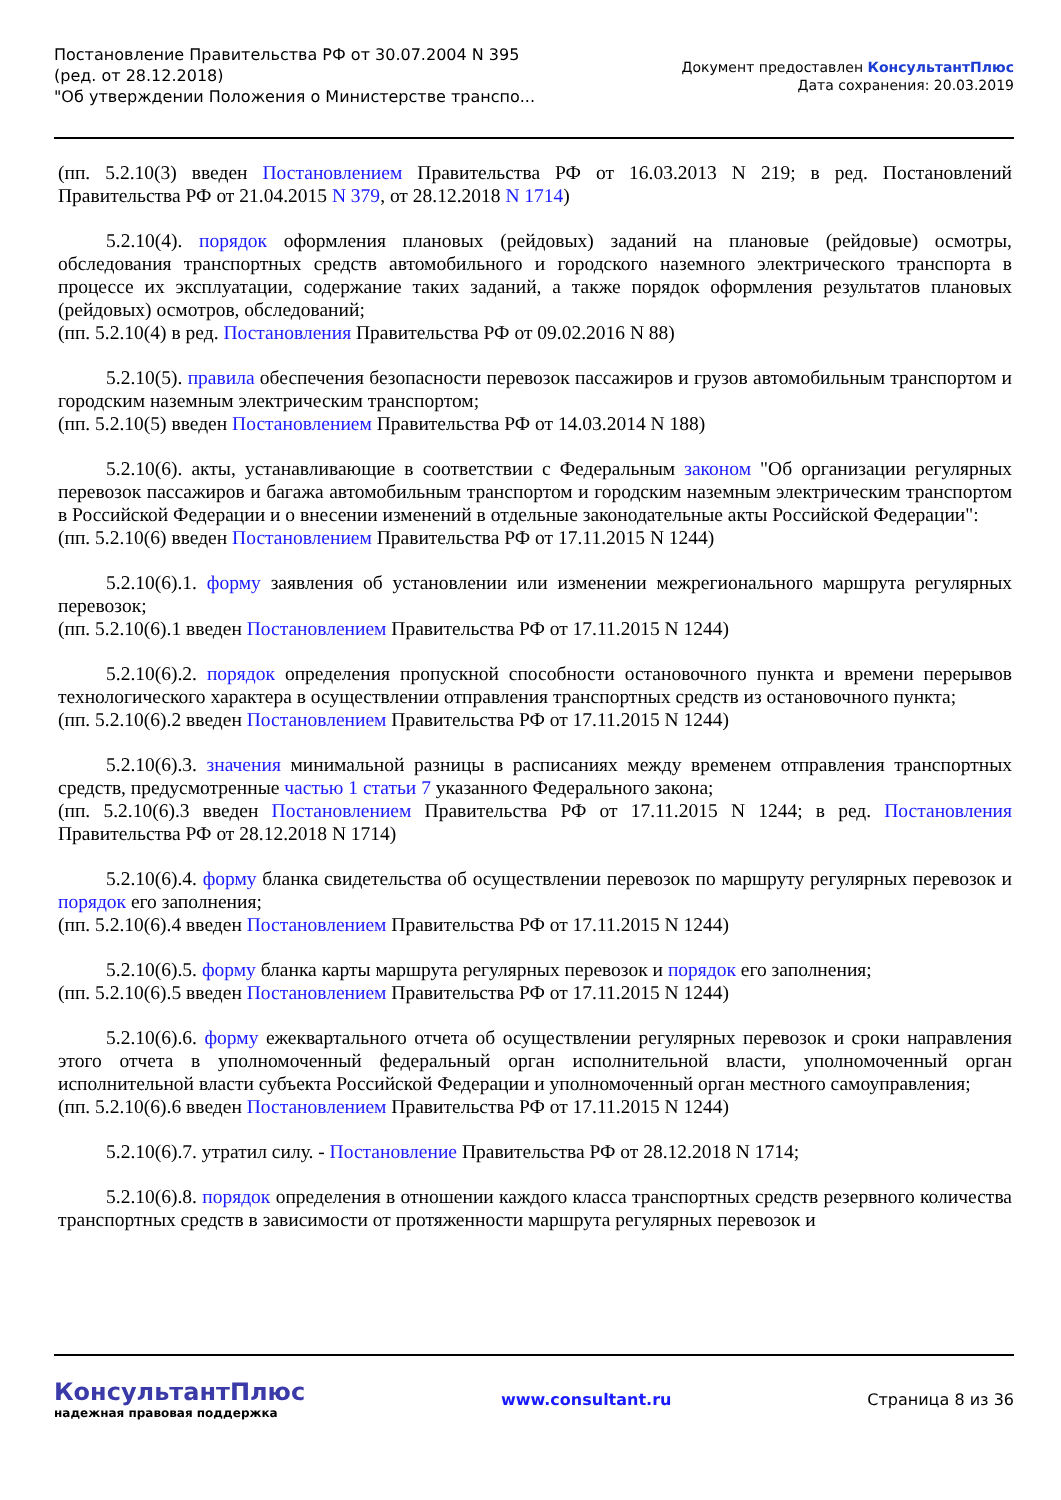Постановление Правительства РФ от 30.07.2004 N 395
(ред. от 28.12.2018)
"Об утверждении Положения о Министерстве транспо...
Документ предоставлен КонсультантПлюс
Дата сохранения: 20.03.2019
(пп. 5.2.10(3) введен Постановлением Правительства РФ от 16.03.2013 N 219; в ред. Постановлений Правительства РФ от 21.04.2015 N 379, от 28.12.2018 N 1714)
5.2.10(4). порядок оформления плановых (рейдовых) заданий на плановые (рейдовые) осмотры, обследования транспортных средств автомобильного и городского наземного электрического транспорта в процессе их эксплуатации, содержание таких заданий, а также порядок оформления результатов плановых (рейдовых) осмотров, обследований;
(пп. 5.2.10(4) в ред. Постановления Правительства РФ от 09.02.2016 N 88)
5.2.10(5). правила обеспечения безопасности перевозок пассажиров и грузов автомобильным транспортом и городским наземным электрическим транспортом;
(пп. 5.2.10(5) введен Постановлением Правительства РФ от 14.03.2014 N 188)
5.2.10(6). акты, устанавливающие в соответствии с Федеральным законом "Об организации регулярных перевозок пассажиров и багажа автомобильным транспортом и городским наземным электрическим транспортом в Российской Федерации и о внесении изменений в отдельные законодательные акты Российской Федерации":
(пп. 5.2.10(6) введен Постановлением Правительства РФ от 17.11.2015 N 1244)
5.2.10(6).1. форму заявления об установлении или изменении межрегионального маршрута регулярных перевозок;
(пп. 5.2.10(6).1 введен Постановлением Правительства РФ от 17.11.2015 N 1244)
5.2.10(6).2. порядок определения пропускной способности остановочного пункта и времени перерывов технологического характера в осуществлении отправления транспортных средств из остановочного пункта;
(пп. 5.2.10(6).2 введен Постановлением Правительства РФ от 17.11.2015 N 1244)
5.2.10(6).3. значения минимальной разницы в расписаниях между временем отправления транспортных средств, предусмотренные частью 1 статьи 7 указанного Федерального закона;
(пп. 5.2.10(6).3 введен Постановлением Правительства РФ от 17.11.2015 N 1244; в ред. Постановления Правительства РФ от 28.12.2018 N 1714)
5.2.10(6).4. форму бланка свидетельства об осуществлении перевозок по маршруту регулярных перевозок и порядок его заполнения;
(пп. 5.2.10(6).4 введен Постановлением Правительства РФ от 17.11.2015 N 1244)
5.2.10(6).5. форму бланка карты маршрута регулярных перевозок и порядок его заполнения;
(пп. 5.2.10(6).5 введен Постановлением Правительства РФ от 17.11.2015 N 1244)
5.2.10(6).6. форму ежеквартального отчета об осуществлении регулярных перевозок и сроки направления этого отчета в уполномоченный федеральный орган исполнительной власти, уполномоченный орган исполнительной власти субъекта Российской Федерации и уполномоченный орган местного самоуправления;
(пп. 5.2.10(6).6 введен Постановлением Правительства РФ от 17.11.2015 N 1244)
5.2.10(6).7. утратил силу. - Постановление Правительства РФ от 28.12.2018 N 1714;
5.2.10(6).8. порядок определения в отношении каждого класса транспортных средств резервного количества транспортных средств в зависимости от протяженности маршрута регулярных перевозок и
КонсультантПлюс
надежная правовая поддержка
www.consultant.ru Страница 8 из 36